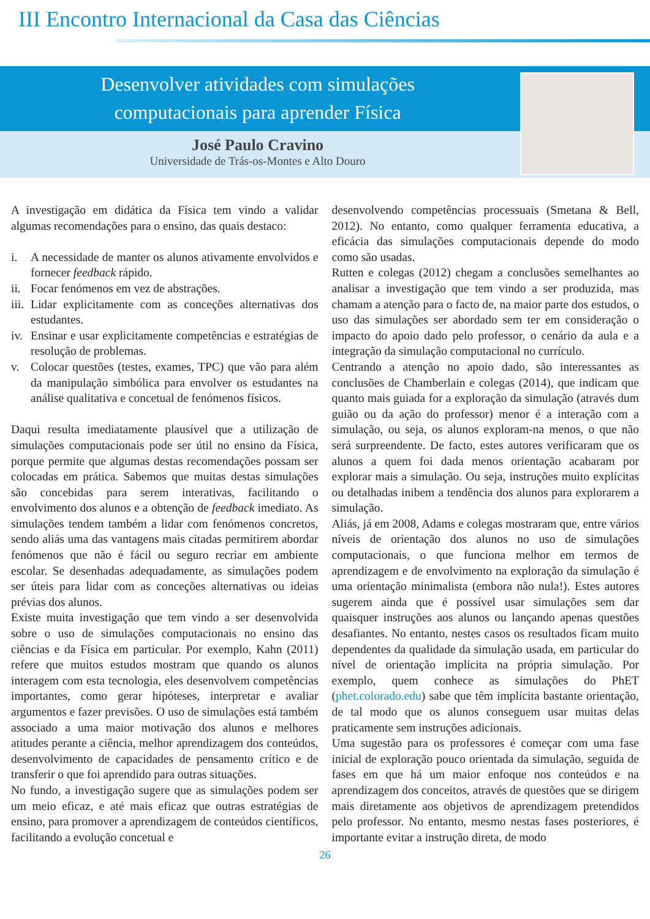III Encontro Internacional da Casa das Ciências
Desenvolver atividades com simulações
computacionais para aprender Física
José Paulo Cravino
Universidade de Trás-os-Montes e Alto Douro
A investigação em didática da Física tem vindo a validar algumas recomendações para o ensino, das quais destaco:
i. A necessidade de manter os alunos ativamente envolvidos e fornecer feedback rápido.
ii.
Focar fenómenos em vez de abstrações.
iii.
Lidar explicitamente com as conceções alternativas dos estudantes.
iv.
Ensinar e usar explicitamente competências e estratégias de resolução de problemas.
v. Colocar questões (testes, exames, TPC) que vão para além da manipulação simbólica para envolver os estudantes na análise qualitativa e concetual de fenómenos físicos.
Daqui resulta imediatamente plausível que a utilização de simulações computacionais pode ser útil no ensino da Física, porque permite que algumas destas recomendações possam ser colocadas em prática. Sabemos que muitas destas simulações são concebidas para serem interativas, facilitando o envolvimento dos alunos e a obtenção de feedback imediato. As simulações tendem também a lidar com fenómenos concretos, sendo aliás uma das vantagens mais citadas permitirem abordar fenómenos que não é fácil ou seguro recriar em ambiente escolar. Se desenhadas adequadamente, as simulações podem ser úteis para lidar com as conceções alternativas ou ideias prévias dos alunos.
Existe muita investigação que tem vindo a ser desenvolvida sobre o uso de simulações computacionais no ensino das ciências e da Física em particular. Por exemplo, Kahn (2011) refere que muitos estudos mostram que quando os alunos interagem com esta tecnologia, eles desenvolvem competências importantes, como gerar hipóteses, interpretar e avaliar argumentos e fazer previsões. O uso de simulações está também associado a uma maior motivação dos alunos e melhores atitudes perante a ciência, melhor aprendizagem dos conteúdos, desenvolvimento de capacidades de pensamento crítico e de transferir o que foi aprendido para outras situações.
No fundo, a investigação sugere que as simulações podem ser um meio eficaz, e até mais eficaz que outras estratégias de ensino, para promover a aprendizagem de conteúdos científicos, facilitando a evolução concetual e
desenvolvendo competências processuais (Smetana & Bell, 2012). No entanto, como qualquer ferramenta educativa, a eficácia das simulações computacionais depende do modo como são usadas.
Rutten e colegas (2012) chegam a conclusões semelhantes ao analisar a investigação que tem vindo a ser produzida, mas chamam a atenção para o facto de, na maior parte dos estudos, o uso das simulações ser abordado sem ter em consideração o impacto do apoio dado pelo professor, o cenário da aula e a integração da simulação computacional no currículo.
Centrando a atenção no apoio dado, são interessantes as conclusões de Chamberlain e colegas (2014), que indicam que quanto mais guiada for a exploração da simulação (através dum guião ou da ação do professor) menor é a interação com a simulação, ou seja, os alunos exploram-na menos, o que não será surpreendente. De facto, estes autores verificaram que os alunos a quem foi dada menos orientação acabaram por explorar mais a simulação. Ou seja, instruções muito explícitas ou detalhadas inibem a tendência dos alunos para explorarem a simulação.
Aliás, já em 2008, Adams e colegas mostraram que, entre vários níveis de orientação dos alunos no uso de simulações computacionais, o que funciona melhor em termos de aprendizagem e de envolvimento na exploração da simulação é uma orientação minimalista (embora não nula!). Estes autores sugerem ainda que é possível usar simulações sem dar quaisquer instruções aos alunos ou lançando apenas questões desafiantes. No entanto, nestes casos os resultados ficam muito dependentes da qualidade da simulação usada, em particular do nível de orientação implícita na própria simulação. Por exemplo, quem conhece as simulações do PhET (phet.colorado.edu) sabe que têm implícita bastante orientação, de tal modo que os alunos conseguem usar muitas delas praticamente sem instruções adicionais.
Uma sugestão para os professores é começar com uma fase inicial de exploração pouco orientada da simulação, seguida de fases em que há um maior enfoque nos conteúdos e na aprendizagem dos conceitos, através de questões que se dirigem mais diretamente aos objetivos de aprendizagem pretendidos pelo professor. No entanto, mesmo nestas fases posteriores, é importante evitar a instrução direta, de modo
26